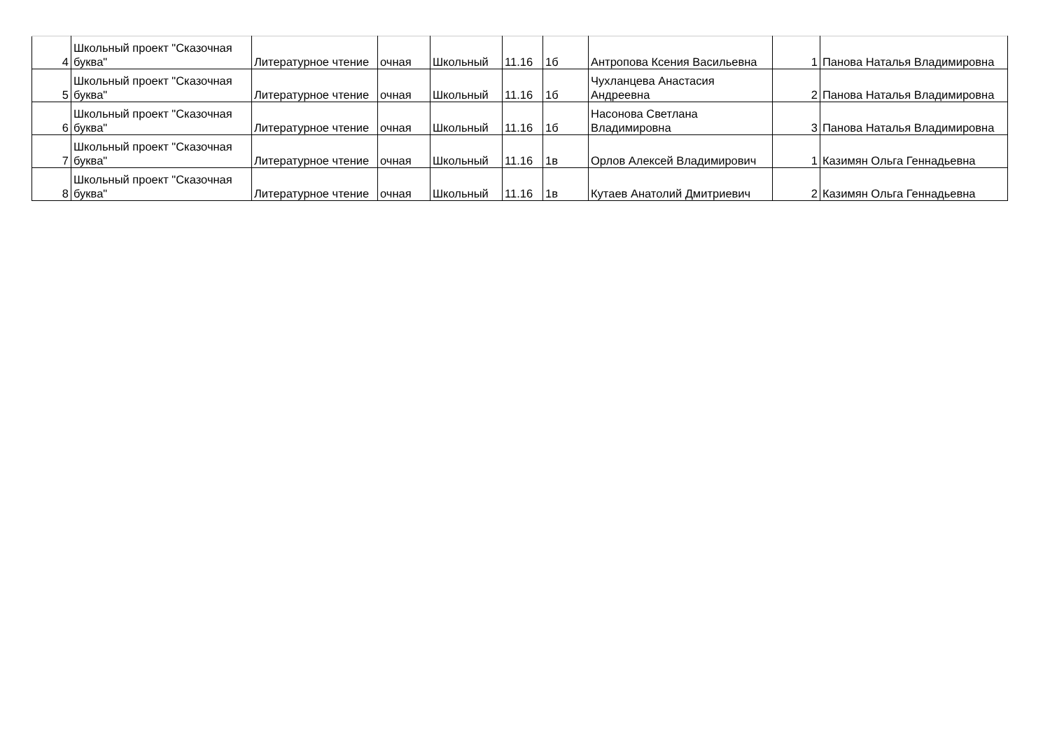| 4 | Школьный проект "Сказочная буква" | Литературное чтение | очная | Школьный | 11.16 | 1б | Антропова Ксения Васильевна | 1 | Панова Наталья Владимировна |
| 5 | Школьный проект "Сказочная буква" | Литературное чтение | очная | Школьный | 11.16 | 1б | Чухланцева Анастасия Андреевна | 2 | Панова Наталья Владимировна |
| 6 | Школьный проект "Сказочная буква" | Литературное чтение | очная | Школьный | 11.16 | 1б | Насонова Светлана Владимировна | 3 | Панова Наталья Владимировна |
| 7 | Школьный проект "Сказочная буква" | Литературное чтение | очная | Школьный | 11.16 | 1в | Орлов Алексей Владимирович | 1 | Казимян Ольга Геннадьевна |
| 8 | Школьный проект "Сказочная буква" | Литературное чтение | очная | Школьный | 11.16 | 1в | Кутаев Анатолий Дмитриевич | 2 | Казимян Ольга Геннадьевна |